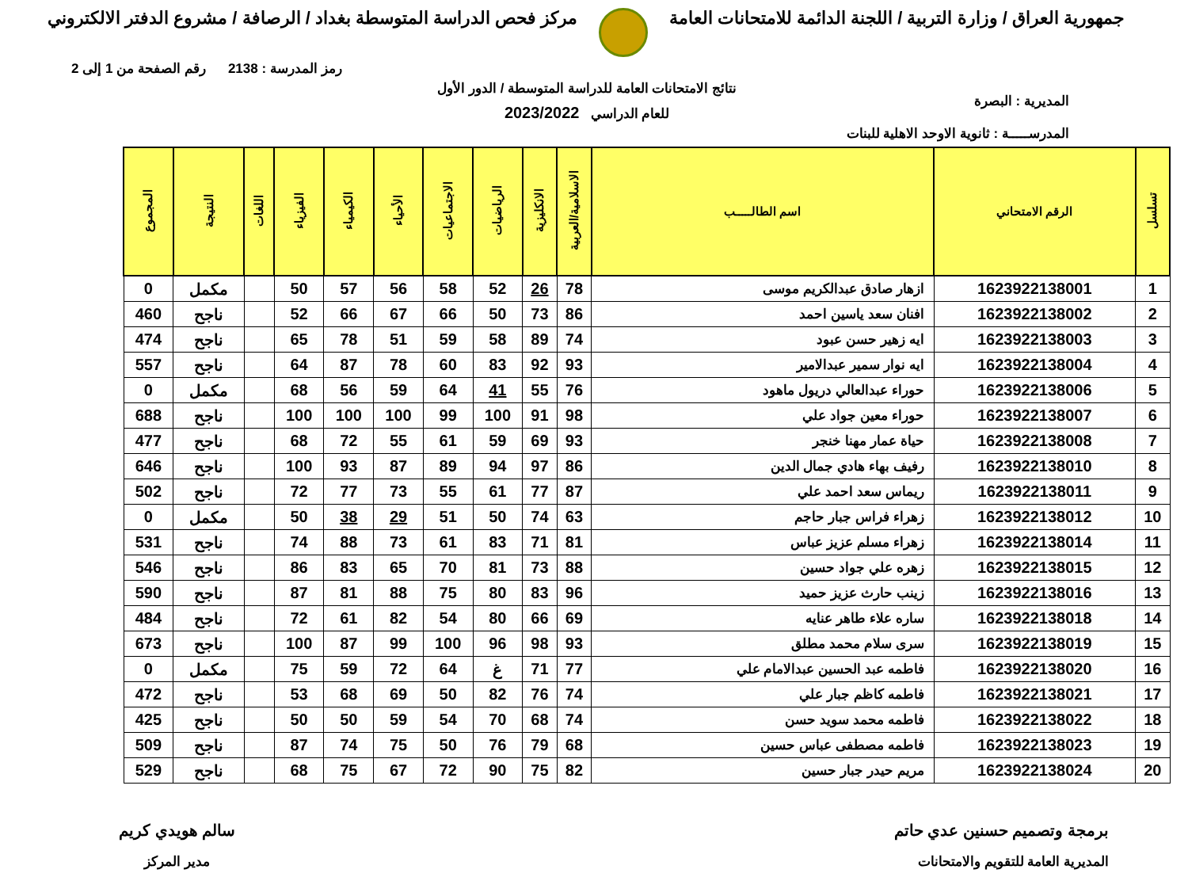جمهورية العراق / وزارة التربية / اللجنة الدائمة للامتحانات العامة
مركز فحص الدراسة المتوسطة بغداد / الرصافة / مشروع الدفتر الالكتروني
رمز المدرسة : 2138 رقم الصفحة من 1 إلى 2
المديرية : البصرة
المدرســـــة : ثانوية الاوحد الاهلية للبنات
نتائج الامتحانات العامة للدراسة المتوسطة / الدور الأول
للعام الدراسي 2023/2022
| تسلسل | الرقم الامتحاني | اسم الطالـــــب | الاسلامية/العربية | الانكليزية | الرياضيات | الاجتماعيات | الأحياء | الكيمياء | الفيزياء | اللغات | النتيجة | المجموع |
| --- | --- | --- | --- | --- | --- | --- | --- | --- | --- | --- | --- | --- |
| 1 | 1623922138001 | ازهار صادق عبدالكريم موسى | 78 | 26 | 52 | 58 | 56 | 57 | 50 | | مكمل | 0 |
| 2 | 1623922138002 | افنان سعد ياسين احمد | 86 | 73 | 50 | 66 | 67 | 66 | 52 | | ناجح | 460 |
| 3 | 1623922138003 | ايه زهير حسن عبود | 74 | 89 | 58 | 59 | 51 | 78 | 65 | | ناجح | 474 |
| 4 | 1623922138004 | ايه نوار سمير عبدالامير | 93 | 92 | 83 | 60 | 78 | 87 | 64 | | ناجح | 557 |
| 5 | 1623922138006 | حوراء عبدالعالي دريول ماهود | 76 | 55 | 41 | 64 | 59 | 56 | 68 | | مكمل | 0 |
| 6 | 1623922138007 | حوراء معين جواد علي | 98 | 91 | 100 | 99 | 100 | 100 | 100 | | ناجح | 688 |
| 7 | 1623922138008 | حياة عمار مهنا خنجر | 93 | 69 | 59 | 61 | 55 | 72 | 68 | | ناجح | 477 |
| 8 | 1623922138010 | رفيف بهاء هادي جمال الدين | 86 | 97 | 94 | 89 | 87 | 93 | 100 | | ناجح | 646 |
| 9 | 1623922138011 | ريماس سعد احمد علي | 87 | 77 | 61 | 55 | 73 | 77 | 72 | | ناجح | 502 |
| 10 | 1623922138012 | زهراء فراس جبار حاجم | 63 | 74 | 50 | 51 | 29 | 38 | 50 | | مكمل | 0 |
| 11 | 1623922138014 | زهراء مسلم عزيز عباس | 81 | 71 | 83 | 61 | 73 | 88 | 74 | | ناجح | 531 |
| 12 | 1623922138015 | زهره علي جواد حسين | 88 | 73 | 81 | 70 | 65 | 83 | 86 | | ناجح | 546 |
| 13 | 1623922138016 | زينب حارث عزيز حميد | 96 | 83 | 80 | 75 | 88 | 81 | 87 | | ناجح | 590 |
| 14 | 1623922138018 | ساره علاء طاهر عنايه | 69 | 66 | 80 | 54 | 82 | 61 | 72 | | ناجح | 484 |
| 15 | 1623922138019 | سرى سلام محمد مطلق | 93 | 98 | 96 | 100 | 99 | 87 | 100 | | ناجح | 673 |
| 16 | 1623922138020 | فاطمه عبد الحسين عبدالامام علي | 77 | 71 | غ | 64 | 72 | 59 | 75 | | مكمل | 0 |
| 17 | 1623922138021 | فاطمه كاظم جبار علي | 74 | 76 | 82 | 50 | 69 | 68 | 53 | | ناجح | 472 |
| 18 | 1623922138022 | فاطمه محمد سويد حسن | 74 | 68 | 70 | 54 | 59 | 50 | 50 | | ناجح | 425 |
| 19 | 1623922138023 | فاطمه مصطفى عباس حسين | 68 | 79 | 76 | 50 | 75 | 74 | 87 | | ناجح | 509 |
| 20 | 1623922138024 | مريم حيدر جبار حسين | 82 | 75 | 90 | 72 | 67 | 75 | 68 | | ناجح | 529 |
برمجة وتصميم حسنين عدي حاتم
المديرية العامة للتقويم والامتحانات
سالم هويدي كريم
مدير المركز